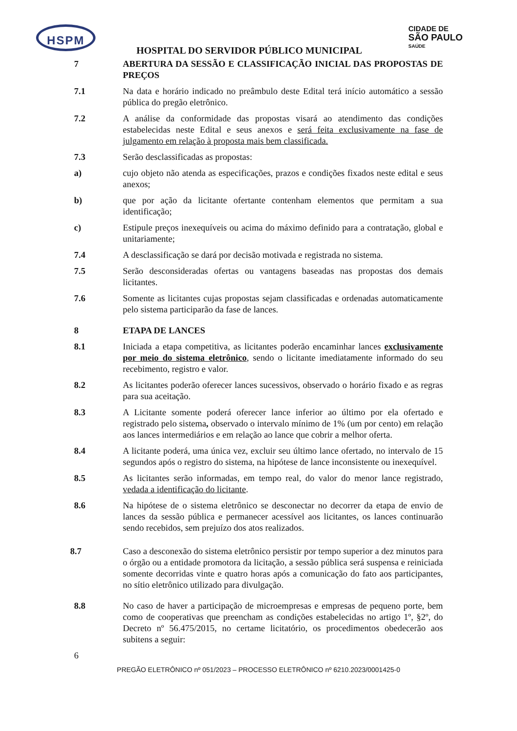HSPM
CIDADE DE
SÃO PAULO
SAÚDE
HOSPITAL DO SERVIDOR PÚBLICO MUNICIPAL
7 ABERTURA DA SESSÃO E CLASSIFICAÇÃO INICIAL DAS PROPOSTAS DE PREÇOS
7.1 Na data e horário indicado no preâmbulo deste Edital terá início automático a sessão pública do pregão eletrônico.
7.2 A análise da conformidade das propostas visará ao atendimento das condições estabelecidas neste Edital e seus anexos e será feita exclusivamente na fase de julgamento em relação à proposta mais bem classificada.
7.3 Serão desclassificadas as propostas:
a) cujo objeto não atenda as especificações, prazos e condições fixados neste edital e seus anexos;
b) que por ação da licitante ofertante contenham elementos que permitam a sua identificação;
c) Estipule preços inexequíveis ou acima do máximo definido para a contratação, global e unitariamente;
7.4 A desclassificação se dará por decisão motivada e registrada no sistema.
7.5 Serão desconsideradas ofertas ou vantagens baseadas nas propostas dos demais licitantes.
7.6 Somente as licitantes cujas propostas sejam classificadas e ordenadas automaticamente pelo sistema participarão da fase de lances.
8 ETAPA DE LANCES
8.1 Iniciada a etapa competitiva, as licitantes poderão encaminhar lances exclusivamente por meio do sistema eletrônico, sendo o licitante imediatamente informado do seu recebimento, registro e valor.
8.2 As licitantes poderão oferecer lances sucessivos, observado o horário fixado e as regras para sua aceitação.
8.3 A Licitante somente poderá oferecer lance inferior ao último por ela ofertado e registrado pelo sistema, observado o intervalo mínimo de 1% (um por cento) em relação aos lances intermediários e em relação ao lance que cobrir a melhor oferta.
8.4 A licitante poderá, uma única vez, excluir seu último lance ofertado, no intervalo de 15 segundos após o registro do sistema, na hipótese de lance inconsistente ou inexequível.
8.5 As licitantes serão informadas, em tempo real, do valor do menor lance registrado, vedada a identificação do licitante.
8.6 Na hipótese de o sistema eletrônico se desconectar no decorrer da etapa de envio de lances da sessão pública e permanecer acessível aos licitantes, os lances continuarão sendo recebidos, sem prejuízo dos atos realizados.
8.7 Caso a desconexão do sistema eletrônico persistir por tempo superior a dez minutos para o órgão ou a entidade promotora da licitação, a sessão pública será suspensa e reiniciada somente decorridas vinte e quatro horas após a comunicação do fato aos participantes, no sítio eletrônico utilizado para divulgação.
8.8 No caso de haver a participação de microempresas e empresas de pequeno porte, bem como de cooperativas que preencham as condições estabelecidas no artigo 1º, §2º, do Decreto nº 56.475/2015, no certame licitatório, os procedimentos obedecerão aos subitens a seguir:
6
PREGÃO ELETRÔNICO nº 051/2023 – PROCESSO ELETRÔNICO nº 6210.2023/0001425-0